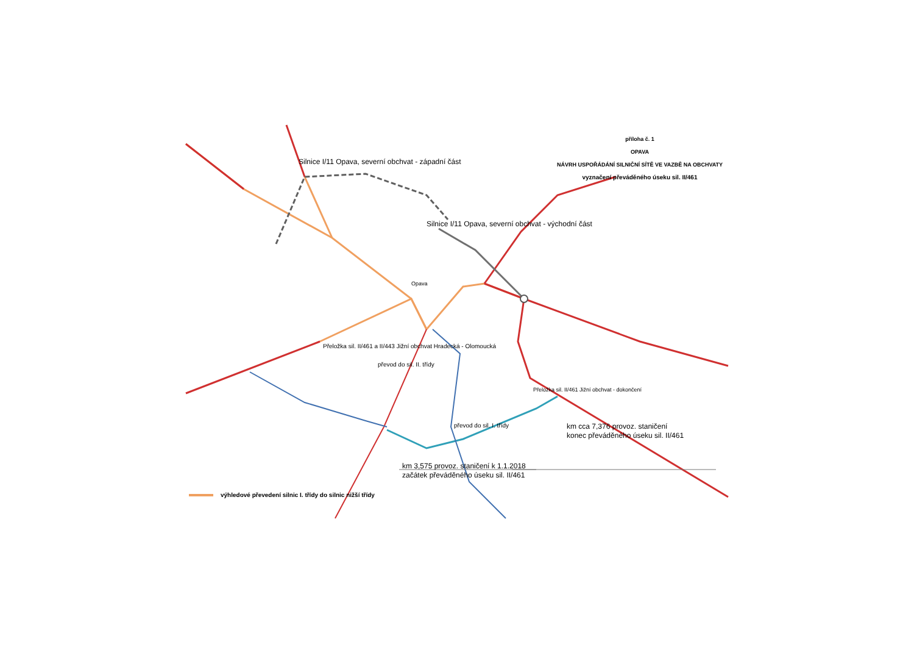příloha č. 1
OPAVA
NÁVRH USPOŘÁDÁNÍ SILNIČNÍ SÍTĚ VE VAZBĚ NA OBCHVATY
vyznačení převáděného úseku sil. II/461
Silnice I/11 Opava, severní obchvat - západní část
Silnice I/11 Opava, severní obchvat - východní část
Opava
Přeložka sil. II/461 a II/443 Jižní obchvat Hradecká - Olomoucká
převod do sil. II. třídy
Přeložka sil. II/461 Jižní obchvat - dokončení
převod do sil. I. třídy
km cca 7,376 provoz. staničení
konec převáděného úseku sil. II/461
km 3,575 provoz. staničení k 1.1.2018
začátek převáděného úseku sil. II/461
výhledové převedení silnic I. třídy do silnic nižší třídy